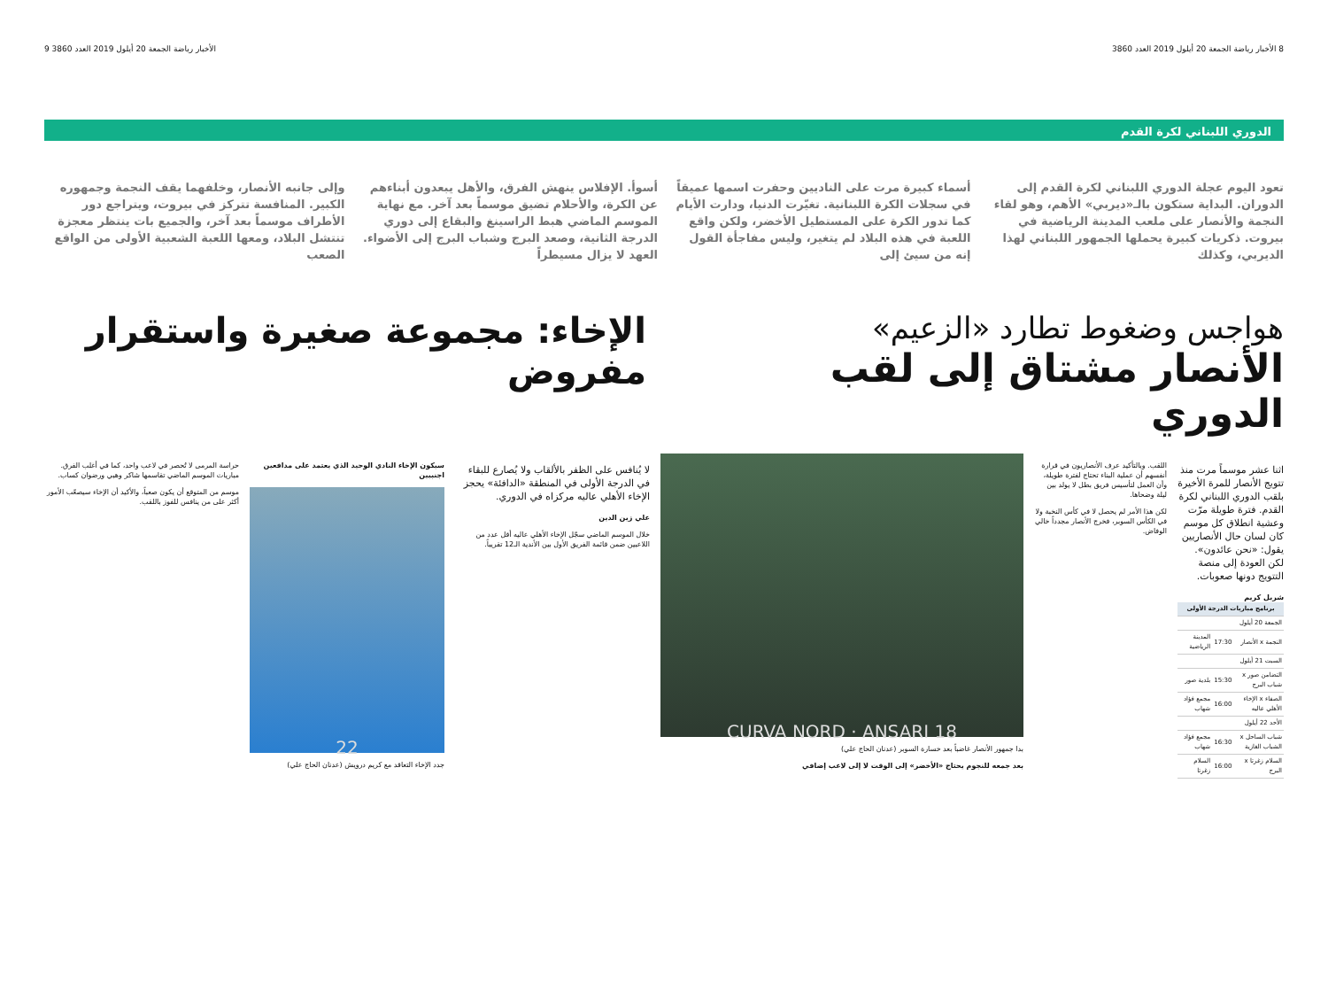8 الأخبار رياضة الجمعة 20 أيلول 2019 العدد 3860
الأخبار رياضة الجمعة 20 أيلول 2019 العدد 3860 9
الدوري اللبناني لكرة القدم
تعود اليوم عجلة الدوري اللبناني لكرة القدم إلى الدوران. البداية ستكون بالـ«ديربي» الأهم، وهو لقاء النجمة والأنصار على ملعب المدينة الرياضية في بيروت. ذكريات كبيرة يحملها الجمهور اللبناني لهذا الديربي، وكذلك
أسماء كبيرة مرت على الناديين وحفرت اسمها عميقاً في سجلات الكرة اللبنانية. تغيّرت الدنيا، ودارت الأيام كما تدور الكرة على المستطيل الأخضر، ولكن واقع اللعبة في هذه البلاد لم يتغير، وليس مفاجأة القول إنه من سيئ إلى
أسوأ. الإفلاس ينهش الفرق، والأهل يبعدون أبناءهم عن الكرة، والأحلام تضيق موسماً بعد آخر. مع نهاية الموسم الماضي هبط الراسينغ والبقاع إلى دوري الدرجة الثانية، وصعد البرج وشباب البرج إلى الأضواء. العهد لا يزال مسيطراً
وإلى جانبه الأنصار، وخلفهما يقف النجمة وجمهوره الكبير. المنافسة تتركز في بيروت، ويتراجع دور الأطراف موسماً بعد آخر، والجميع بات ينتظر معجزة تنتشل البلاد، ومعها اللعبة الشعبية الأولى من الواقع الصعب
هواجس وضغوط تطارد «الزعيم»
الأنصار مشتاق إلى لقب الدوري
الإخاء: مجموعة صغيرة واستقرار مفروض
اثنا عشر موسماً مرت منذ تتويج الأنصار للمرة الأخيرة بلقب الدوري اللبناني لكرة القدم. فترة طويلة مرّت وعشية انطلاق كل موسم كان لسان حال الأنصاريين يقول: «نحن عائدون». لكن العودة إلى منصة التتويج دونها صعوبات.
شربل كريم
| برنامج مباريات الدرجة الأولى | | |
| --- | --- | --- |
| الجمعة 20 أيلول | | |
| النجمة x الأنصار | 17:30 | المدينة الرياضية |
| السبت 21 أيلول | | |
| التضامن صور x شباب البرج | 15:30 | بلدية صور |
| الصفاء x الإخاء الأهلي عاليه | 16:00 | مجمع فؤاد شهاب |
| الأحد 22 أيلول | | |
| شباب الساحل x الشباب الغازية | 16:30 | مجمع فؤاد شهاب |
| السلام زغرتا x البرج | 16:00 | السلام زغرتا |
اللقب. وبالتأكيد عرف الأنصاريون في قرارة أنفسهم أن عملية البناء تحتاج لفترة طويلة، وأن العمل لتأسيس فريق بطل لا يولد بين ليلة وضحاها.
لكن هذا الأمر لم يحصل لا في كأس النخبة ولا في الكأس السوبر، فخرج الأنصار مجدداً خالي الوفاض.
CURVA NORD · ANSARI 18
بدا جمهور الأنصار غاضباً بعد خسارة السوبر (عدنان الحاج علي)
بعد جمعه للنجوم يحتاج «الأخضر» إلى الوقت لا إلى لاعب إضافي
لا يُنافس على الظفر بالألقاب ولا يُصارع للبقاء في الدرجة الأولى في المنطقة «الدافئة» يحجز الإخاء الأهلي عاليه مركزاه في الدوري.
علي زين الدين
خلال الموسم الماضي سجّل الإخاء الأهلي عاليه أقل عدد من اللاعبين ضمن قائمة الفريق الأول بين الأندية الـ12 تقريباً.
سيكون الإخاء النادي الوحيد الذي يعتمد على مدافعين اجنبيين
22
جدد الإخاء التعاقد مع كريم درويش (عدنان الحاج علي)
حراسة المرمى لا تُحصر في لاعب واحد، كما في أغلب الفرق. مباريات الموسم الماضي تقاسمها شاكر وهبي ورضوان كساب.
موسم من المتوقع أن يكون صعباً، والأكيد أن الإخاء سيصعّب الأمور أكثر على من ينافس للفوز باللقب.